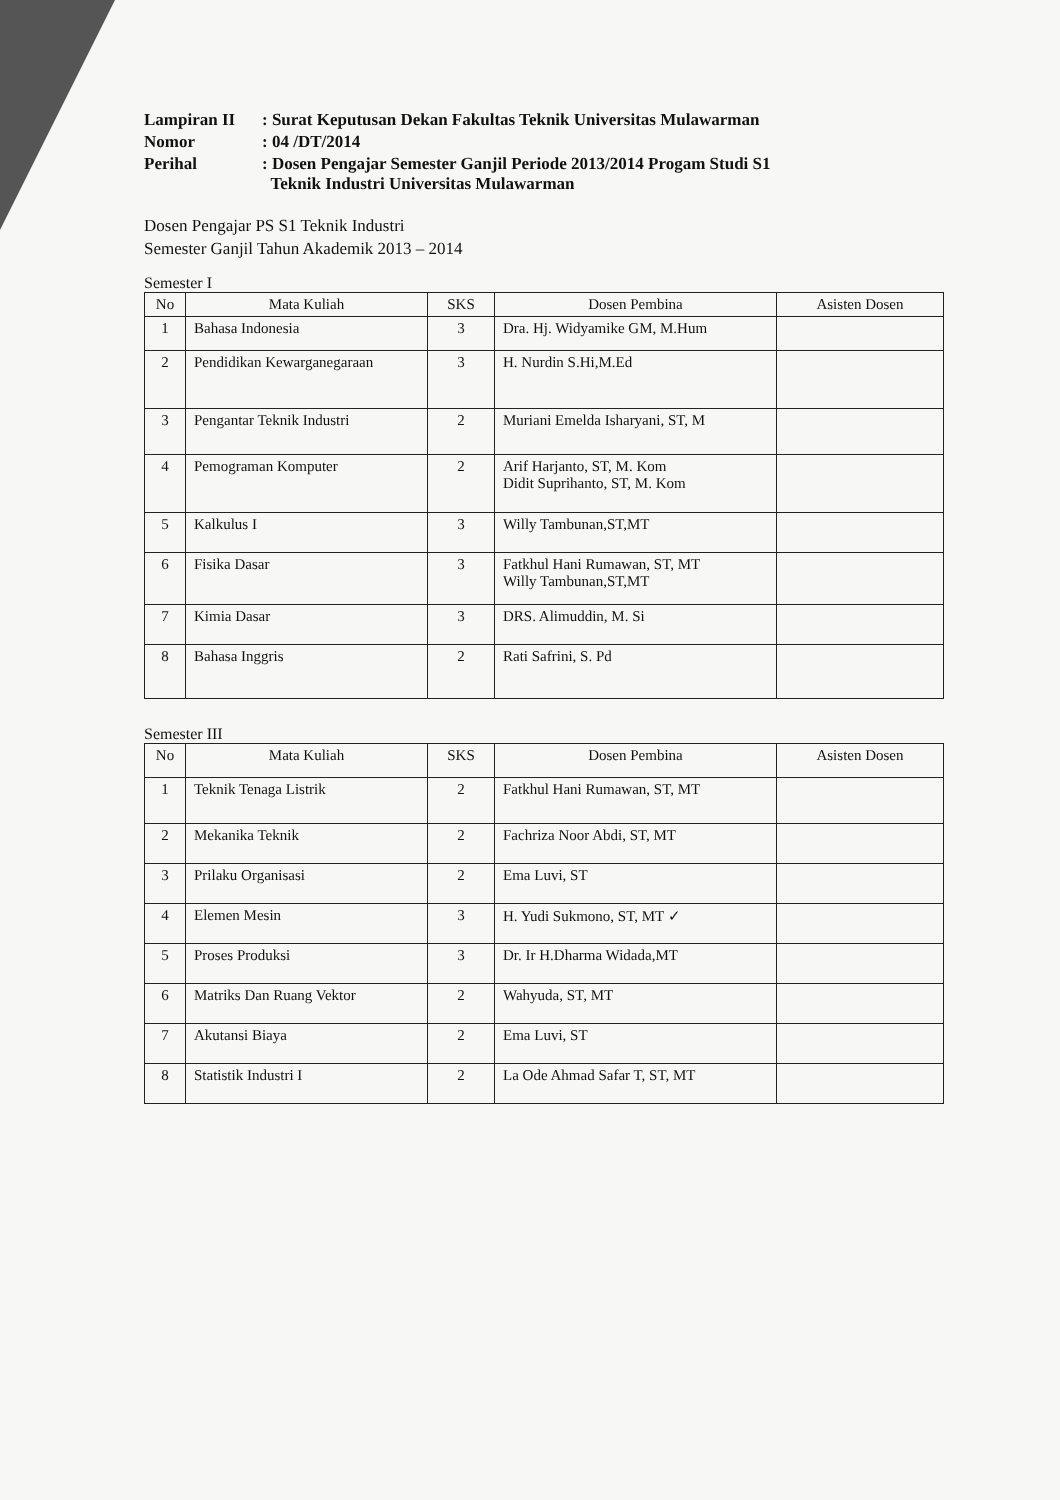Lampiran II
: Surat Keputusan Dekan Fakultas Teknik Universitas Mulawarman
Nomor
: 04 /DT/2014
Perihal
: Dosen Pengajar Semester Ganjil Periode 2013/2014 Progam Studi S1
Teknik Industri Universitas Mulawarman
Dosen Pengajar PS S1 Teknik Industri
Semester Ganjil Tahun Akademik 2013 – 2014
Semester I
| No | Mata Kuliah | SKS | Dosen Pembina | Asisten Dosen |
| --- | --- | --- | --- | --- |
| 1 | Bahasa Indonesia | 3 | Dra. Hj. Widyamike GM, M.Hum | |
| 2 | Pendidikan Kewarganegaraan | 3 | H. Nurdin S.Hi,M.Ed | |
| 3 | Pengantar Teknik Industri | 2 | Muriani Emelda Isharyani, ST, M | |
| 4 | Pemograman Komputer | 2 | Arif Harjanto, ST, M. Kom Didit Suprihanto, ST, M. Kom | |
| 5 | Kalkulus I | 3 | Willy Tambunan,ST,MT | |
| 6 | Fisika Dasar | 3 | Fatkhul Hani Rumawan, ST, MT Willy Tambunan,ST,MT | |
| 7 | Kimia Dasar | 3 | DRS. Alimuddin, M. Si | |
| 8 | Bahasa Inggris | 2 | Rati Safrini, S. Pd | |
Semester III
| No | Mata Kuliah | SKS | Dosen Pembina | Asisten Dosen |
| --- | --- | --- | --- | --- |
| 1 | Teknik Tenaga Listrik | 2 | Fatkhul Hani Rumawan, ST, MT | |
| 2 | Mekanika Teknik | 2 | Fachriza Noor Abdi, ST, MT | |
| 3 | Prilaku Organisasi | 2 | Ema Luvi, ST | |
| 4 | Elemen Mesin | 3 | H. Yudi Sukmono, ST, MT ✓ | |
| 5 | Proses Produksi | 3 | Dr. Ir H.Dharma Widada,MT | |
| 6 | Matriks Dan Ruang Vektor | 2 | Wahyuda, ST, MT | |
| 7 | Akutansi Biaya | 2 | Ema Luvi, ST | |
| 8 | Statistik Industri I | 2 | La Ode Ahmad Safar T, ST, MT | |